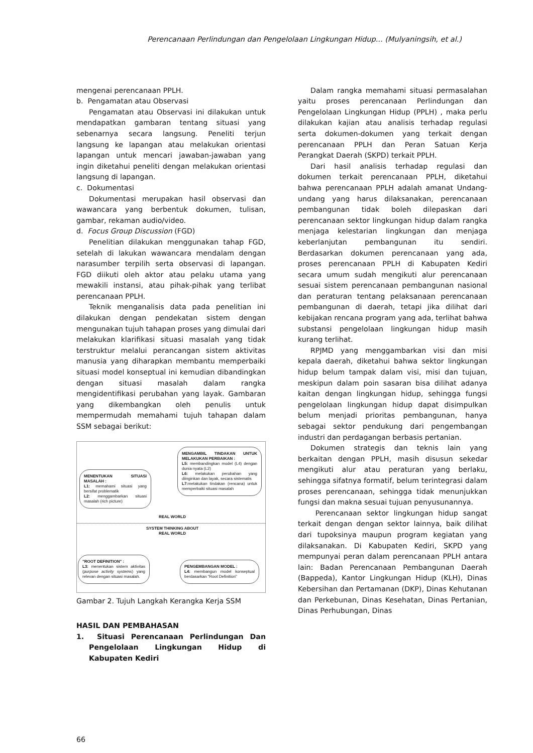Perencanaan Perlindungan dan Pengelolaan Lingkungan Hidup... (Mulyaningsih, et al.)
mengenai perencanaan PPLH.
b. Pengamatan atau Observasi
Pengamatan atau Observasi ini dilakukan untuk mendapatkan gambaran tentang situasi yang sebenarnya secara langsung. Peneliti terjun langsung ke lapangan atau melakukan orientasi lapangan untuk mencari jawaban-jawaban yang ingin diketahui peneliti dengan melakukan orientasi langsung di lapangan.
c. Dokumentasi
Dokumentasi merupakan hasil observasi dan wawancara yang berbentuk dokumen, tulisan, gambar, rekaman audio/video.
d. Focus Group Discussion (FGD)
Penelitian dilakukan menggunakan tahap FGD, setelah di lakukan wawancara mendalam dengan narasumber terpilih serta observasi di lapangan. FGD diikuti oleh aktor atau pelaku utama yang mewakili instansi, atau pihak-pihak yang terlibat perencanaan PPLH.
Teknik menganalisis data pada penelitian ini dilakukan dengan pendekatan sistem dengan mengunakan tujuh tahapan proses yang dimulai dari melakukan klarifikasi situasi masalah yang tidak terstruktur melalui perancangan sistem aktivitas manusia yang diharapkan membantu memperbaiki situasi model konseptual ini kemudian dibandingkan dengan situasi masalah dalam rangka mengidentifikasi perubahan yang layak. Gambaran yang dikembangkan oleh penulis untuk mempermudah memahami tujuh tahapan dalam SSM sebagai berikut:
MENENTUKAN SITUASI MASALAH :
L1: memahami situasi yang bersifat problematik
L2: menggambarkan situasi masalah (rich picture)
MENGAMBIL TINDAKAN UNTUK MELAKUKAN PERBAIKAN :
L5: membandingkan model (L4) dengan dunia nyata (L2)
L6: melakukan perubahan yang diinginkan dan layak, secara sistematis
L7: melakukan tindakan (rencana) untuk memperbaiki situasi masalah
REAL WORLD
SYSTEM THINKING ABOUT REAL WORLD
"ROOT DEFINITION" :
L3: menentukan sistem aktivitas (purpose activity systems) yang relevan dengan situasi masalah.
PENGEMBANGAN MODEL :
L4: membangun model konseptual berdasarkan "Root Definition"
Gambar 2. Tujuh Langkah Kerangka Kerja SSM
HASIL DAN PEMBAHASAN
1. Situasi Perencanaan Perlindungan Dan Pengelolaan Lingkungan Hidup di Kabupaten Kediri
Dalam rangka memahami situasi permasalahan yaitu proses perencanaan Perlindungan dan Pengelolaan Lingkungan Hidup (PPLH) , maka perlu dilakukan kajian atau analisis terhadap regulasi serta dokumen-dokumen yang terkait dengan perencanaan PPLH dan Peran Satuan Kerja Perangkat Daerah (SKPD) terkait PPLH.
Dari hasil analisis terhadap regulasi dan dokumen terkait perencanaan PPLH, diketahui bahwa perencanaan PPLH adalah amanat Undang-undang yang harus dilaksanakan, perencanaan pembangunan tidak boleh dilepaskan dari perencanaan sektor lingkungan hidup dalam rangka menjaga kelestarian lingkungan dan menjaga keberlanjutan pembangunan itu sendiri. Berdasarkan dokumen perencanaan yang ada, proses perencanaan PPLH di Kabupaten Kediri secara umum sudah mengikuti alur perencanaan sesuai sistem perencanaan pembangunan nasional dan peraturan tentang pelaksanaan perencanaan pembangunan di daerah, tetapi jika dilihat dari kebijakan rencana program yang ada, terlihat bahwa substansi pengelolaan lingkungan hidup masih kurang terlihat.
RPJMD yang menggambarkan visi dan misi kepala daerah, diketahui bahwa sektor lingkungan hidup belum tampak dalam visi, misi dan tujuan, meskipun dalam poin sasaran bisa dilihat adanya kaitan dengan lingkungan hidup, sehingga fungsi pengelolaan lingkungan hidup dapat disimpulkan belum menjadi prioritas pembangunan, hanya sebagai sektor pendukung dari pengembangan industri dan perdagangan berbasis pertanian.
Dokumen strategis dan teknis lain yang berkaitan dengan PPLH, masih disusun sekedar mengikuti alur atau peraturan yang berlaku, sehingga sifatnya formatif, belum terintegrasi dalam proses perencanaan, sehingga tidak menunjukkan fungsi dan makna sesuai tujuan penyusunannya.
Perencanaan sektor lingkungan hidup sangat terkait dengan dengan sektor lainnya, baik dilihat dari tupoksinya maupun program kegiatan yang dilaksanakan. Di Kabupaten Kediri, SKPD yang mempunyai peran dalam perencanaan PPLH antara lain: Badan Perencanaan Pembangunan Daerah (Bappeda), Kantor Lingkungan Hidup (KLH), Dinas Kebersihan dan Pertamanan (DKP), Dinas Kehutanan dan Perkebunan, Dinas Kesehatan, Dinas Pertanian, Dinas Perhubungan, Dinas
66